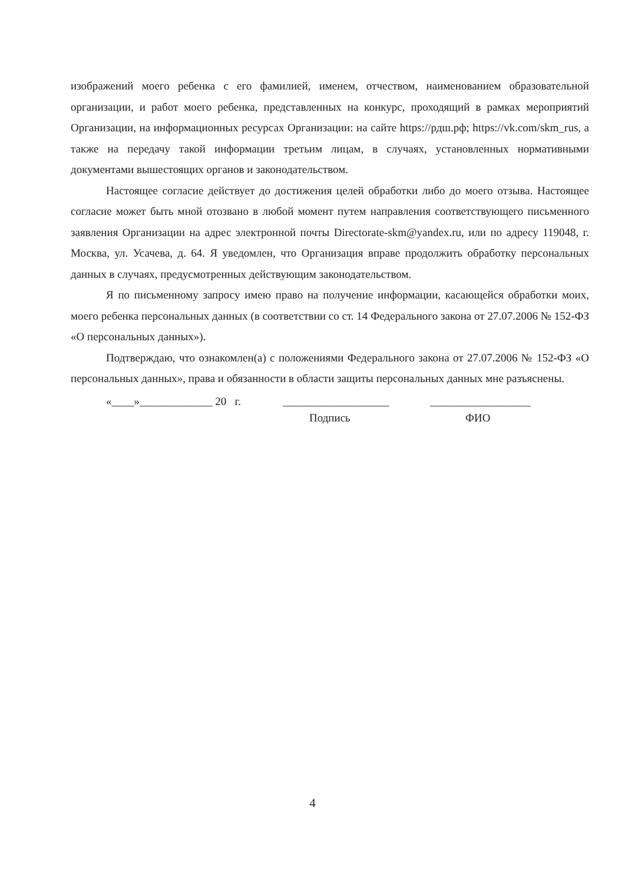изображений моего ребенка с его фамилией, именем, отчеством, наименованием образовательной организации, и работ моего ребенка, представленных на конкурс, проходящий в рамках мероприятий Организации, на информационных ресурсах Организации: на сайте https://рдш.рф; https://vk.com/skm_rus, а также на передачу такой информации третьим лицам, в случаях, установленных нормативными документами вышестоящих органов и законодательством.
Настоящее согласие действует до достижения целей обработки либо до моего отзыва. Настоящее согласие может быть мной отозвано в любой момент путем направления соответствующего письменного заявления Организации на адрес электронной почты Directorate-skm@yandex.ru, или по адресу 119048, г. Москва, ул. Усачева, д. 64. Я уведомлен, что Организация вправе продолжить обработку персональных данных в случаях, предусмотренных действующим законодательством.
Я по письменному запросу имею право на получение информации, касающейся обработки моих, моего ребенка персональных данных (в соответствии со ст. 14 Федерального закона от 27.07.2006 № 152-ФЗ «О персональных данных»).
Подтверждаю, что ознакомлен(а) с положениями Федерального закона от 27.07.2006 № 152-ФЗ «О персональных данных», права и обязанности в области защиты персональных данных мне разъяснены.
«____»_____________ 20 г. ___________________ __________________
Подпись ФИО
4